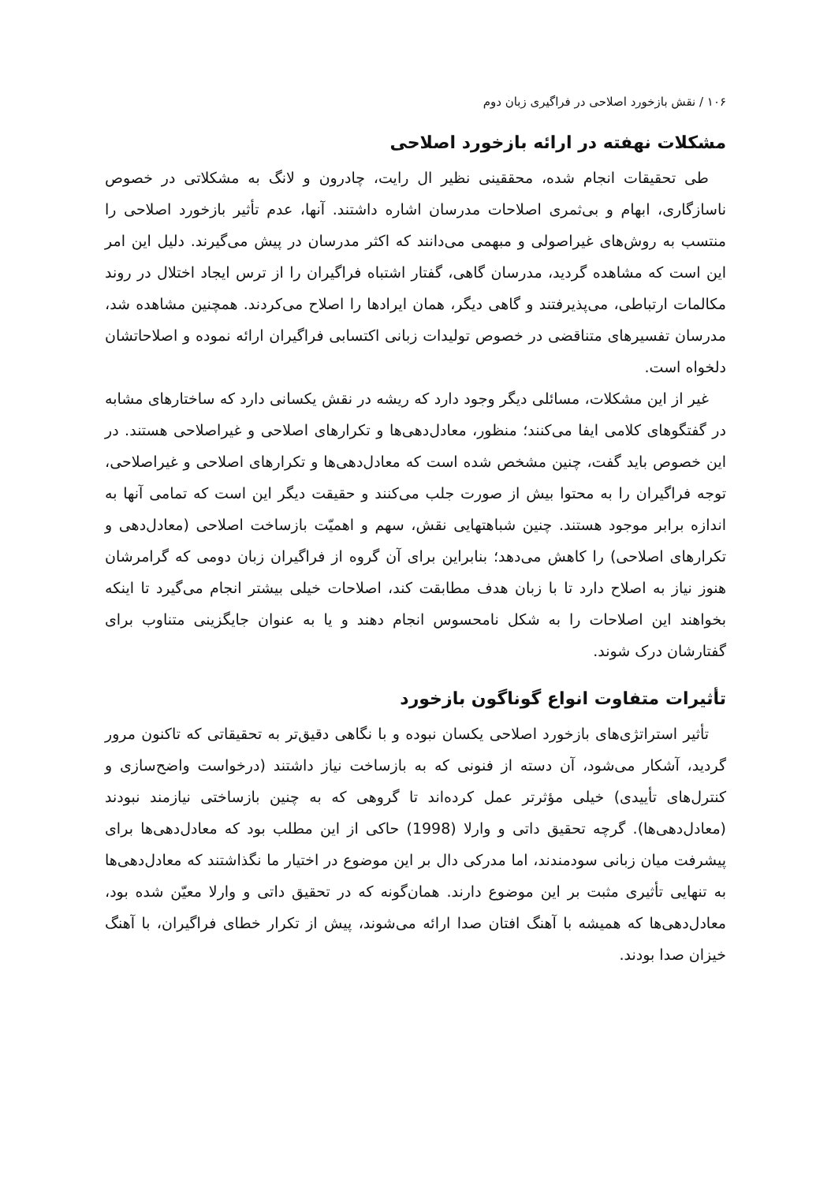۱۰۶ / نقش بازخورد اصلاحی در فراگیری زبان دوم
مشکلات نهفته در ارائه بازخورد اصلاحی
طی تحقیقات انجام شده، محققینی نظیر ال رایت، چادرون و لانگ به مشکلاتی در خصوص ناسازگاری، ابهام و بی‌ثمری اصلاحات مدرسان اشاره داشتند. آنها، عدم تأثیر بازخورد اصلاحی را منتسب به روش‌های غیراصولی و مبهمی می‌دانند که اکثر مدرسان در پیش می‌گیرند. دلیل این امر این است که مشاهده گردید، مدرسان گاهی، گفتار اشتباه فراگیران را از ترس ایجاد اختلال در روند مکالمات ارتباطی، می‌پذیرفتند و گاهی دیگر، همان ایرادها را اصلاح می‌کردند. همچنین مشاهده شد، مدرسان تفسیرهای متناقضی در خصوص تولیدات زبانی اکتسابی فراگیران ارائه نموده و اصلاحاتشان دلخواه است.
غیر از این مشکلات، مسائلی دیگر وجود دارد که ریشه در نقش یکسانی دارد که ساختارهای مشابه در گفتگوهای کلامی ایفا می‌کنند؛ منظور، معادل‌دهی‌ها و تکرارهای اصلاحی و غیراصلاحی هستند. در این خصوص باید گفت، چنین مشخص شده است که معادل‌دهی‌ها و تکرارهای اصلاحی و غیراصلاحی، توجه فراگیران را به محتوا بیش از صورت جلب می‌کنند و حقیقت دیگر این است که تمامی آنها به اندازه برابر موجود هستند. چنین شباهتهایی نقش، سهم و اهمیّت بازساخت اصلاحی (معادل‌دهی و تکرارهای اصلاحی) را کاهش می‌دهد؛ بنابراین برای آن گروه از فراگیران زبان دومی که گرامرشان هنوز نیاز به اصلاح دارد تا با زبان هدف مطابقت کند، اصلاحات خیلی بیشتر انجام می‌گیرد تا اینکه بخواهند این اصلاحات را به شکل نامحسوس انجام دهند و یا به عنوان جایگزینی متناوب برای گفتارشان درک شوند.
تأثیرات متفاوت انواع گوناگون بازخورد
تأثیر استراتژی‌های بازخورد اصلاحی یکسان نبوده و با نگاهی دقیق‌تر به تحقیقاتی که تاکنون مرور گردید، آشکار می‌شود، آن دسته از فنونی که به بازساخت نیاز داشتند (درخواست واضح‌سازی و کنترل‌های تأییدی) خیلی مؤثرتر عمل کرده‌اند تا گروهی که به چنین بازساختی نیازمند نبودند (معادل‌دهی‌ها). گرچه تحقیق داتی و وارلا (1998) حاکی از این مطلب بود که معادل‌دهی‌ها برای پیشرفت میان زبانی سودمندند، اما مدرکی دال بر این موضوع در اختیار ما نگذاشتند که معادل‌دهی‌ها به تنهایی تأثیری مثبت بر این موضوع دارند. همان‌گونه که در تحقیق داتی و وارلا معیّن شده بود، معادل‌دهی‌ها که همیشه با آهنگ افتان صدا ارائه می‌شوند، پیش از تکرار خطای فراگیران، با آهنگ خیزان صدا بودند.